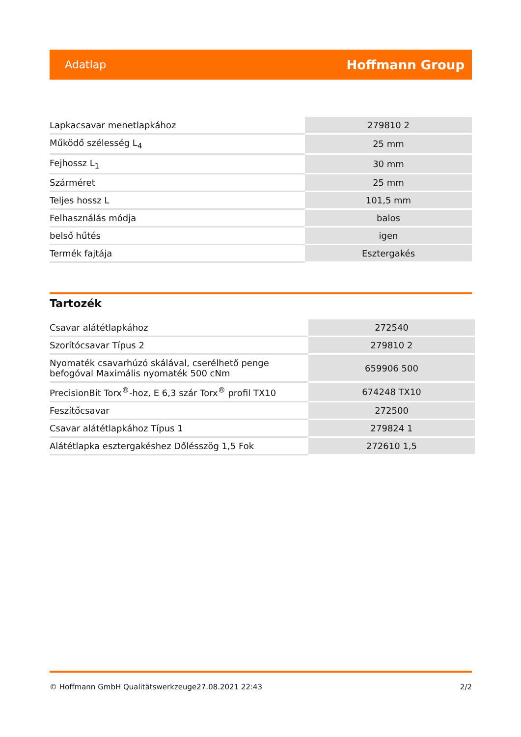Adatlap Hoffmann Group
| Lapkacsavar menetlapkához | 279810 2 |
| Működő szélesség L<sub>4</sub> | 25 mm |
| Fejhossz L<sub>1</sub> | 30 mm |
| Szárméret | 25 mm |
| Teljes hossz L | 101,5 mm |
| Felhasználás módja | balos |
| belső hűtés | igen |
| Termék fajtája | Esztergakés |
Tartozék
| Csavar alátétlapkához | 272540 |
| Szorítócsavar Típus 2 | 279810 2 |
| Nyomaték csavarhúzó skálával, cserélhető penge befogóval Maximális nyomaték 500 cNm | 659906 500 |
| PrecisionBit Torx<sup>®</sup>-hoz, E 6,3 szár Torx<sup>®</sup> profil TX10 | 674248 TX10 |
| Feszítőcsavar | 272500 |
| Csavar alátétlapkához Típus 1 | 279824 1 |
| Alátétlapka esztergakéshez Dőlésszög 1,5 Fok | 272610 1,5 |
© Hoffmann GmbH Qualitätswerkzeuge 27.08.2021 22:43 2/2